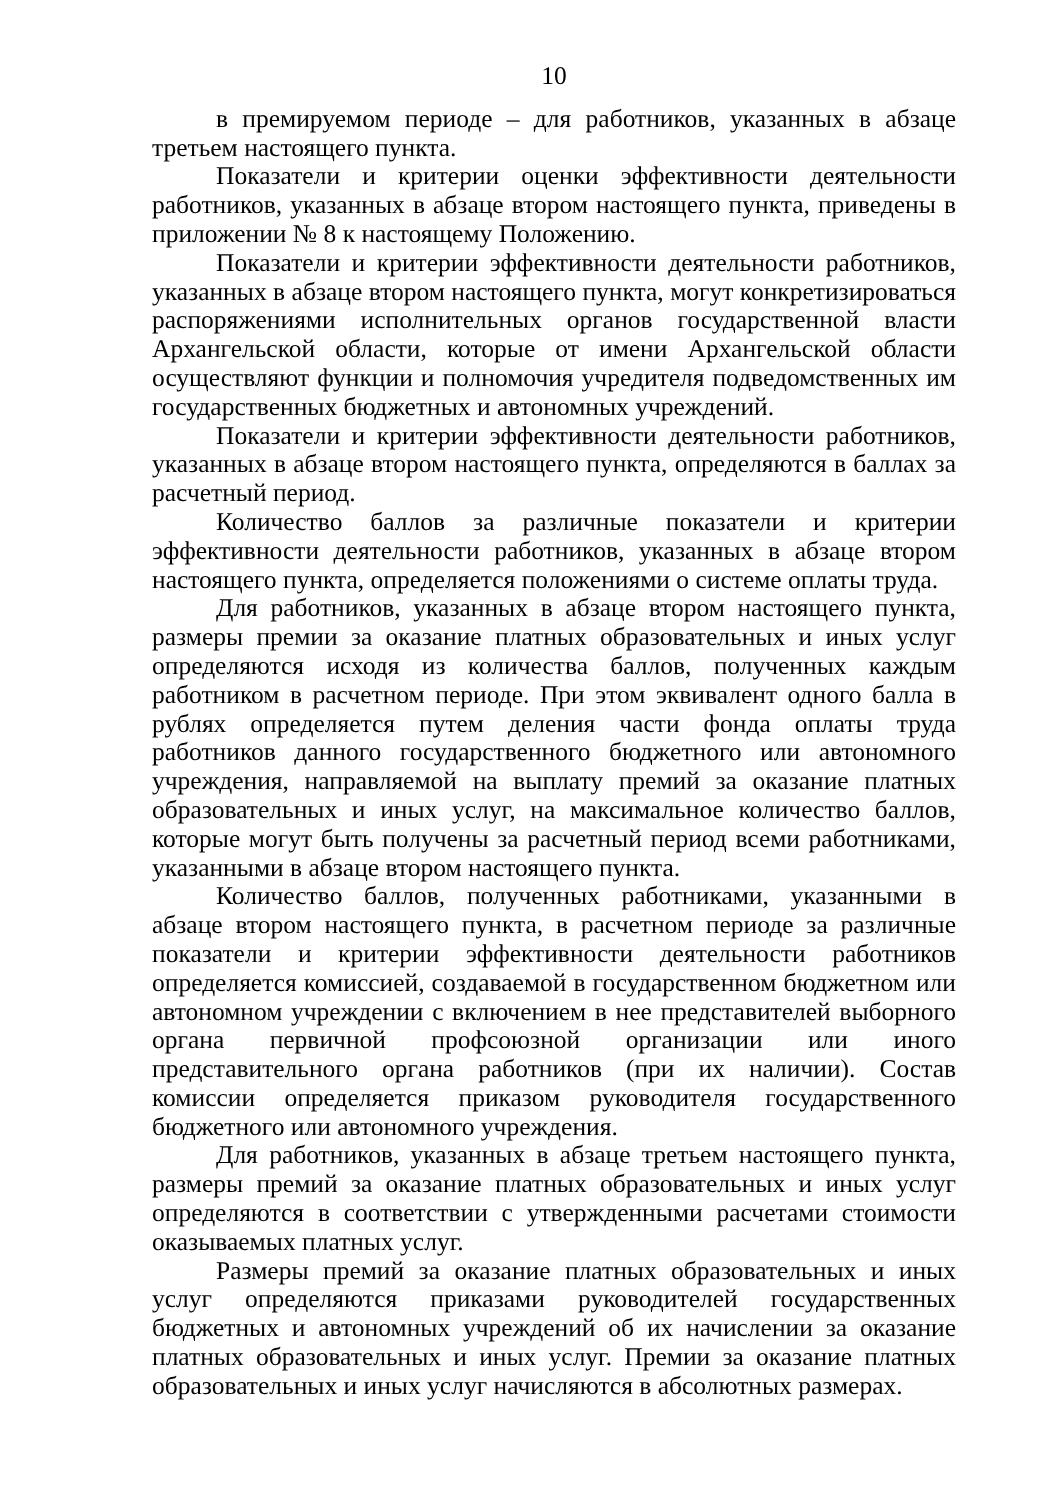10
в премируемом периоде – для работников, указанных в абзаце третьем настоящего пункта.
Показатели и критерии оценки эффективности деятельности работников, указанных в абзаце втором настоящего пункта, приведены в приложении № 8 к настоящему Положению.
Показатели и критерии эффективности деятельности работников, указанных в абзаце втором настоящего пункта, могут конкретизироваться распоряжениями исполнительных органов государственной власти Архангельской области, которые от имени Архангельской области осуществляют функции и полномочия учредителя подведомственных им государственных бюджетных и автономных учреждений.
Показатели и критерии эффективности деятельности работников, указанных в абзаце втором настоящего пункта, определяются в баллах за расчетный период.
Количество баллов за различные показатели и критерии эффективности деятельности работников, указанных в абзаце втором настоящего пункта, определяется положениями о системе оплаты труда.
Для работников, указанных в абзаце втором настоящего пункта, размеры премии за оказание платных образовательных и иных услуг определяются исходя из количества баллов, полученных каждым работником в расчетном периоде. При этом эквивалент одного балла в рублях определяется путем деления части фонда оплаты труда работников данного государственного бюджетного или автономного учреждения, направляемой на выплату премий за оказание платных образовательных и иных услуг, на максимальное количество баллов, которые могут быть получены за расчетный период всеми работниками, указанными в абзаце втором настоящего пункта.
Количество баллов, полученных работниками, указанными в абзаце втором настоящего пункта, в расчетном периоде за различные показатели и критерии эффективности деятельности работников определяется комиссией, создаваемой в государственном бюджетном или автономном учреждении с включением в нее представителей выборного органа первичной профсоюзной организации или иного представительного органа работников (при их наличии). Состав комиссии определяется приказом руководителя государственного бюджетного или автономного учреждения.
Для работников, указанных в абзаце третьем настоящего пункта, размеры премий за оказание платных образовательных и иных услуг определяются в соответствии с утвержденными расчетами стоимости оказываемых платных услуг.
Размеры премий за оказание платных образовательных и иных услуг определяются приказами руководителей государственных бюджетных и автономных учреждений об их начислении за оказание платных образовательных и иных услуг. Премии за оказание платных образовательных и иных услуг начисляются в абсолютных размерах.